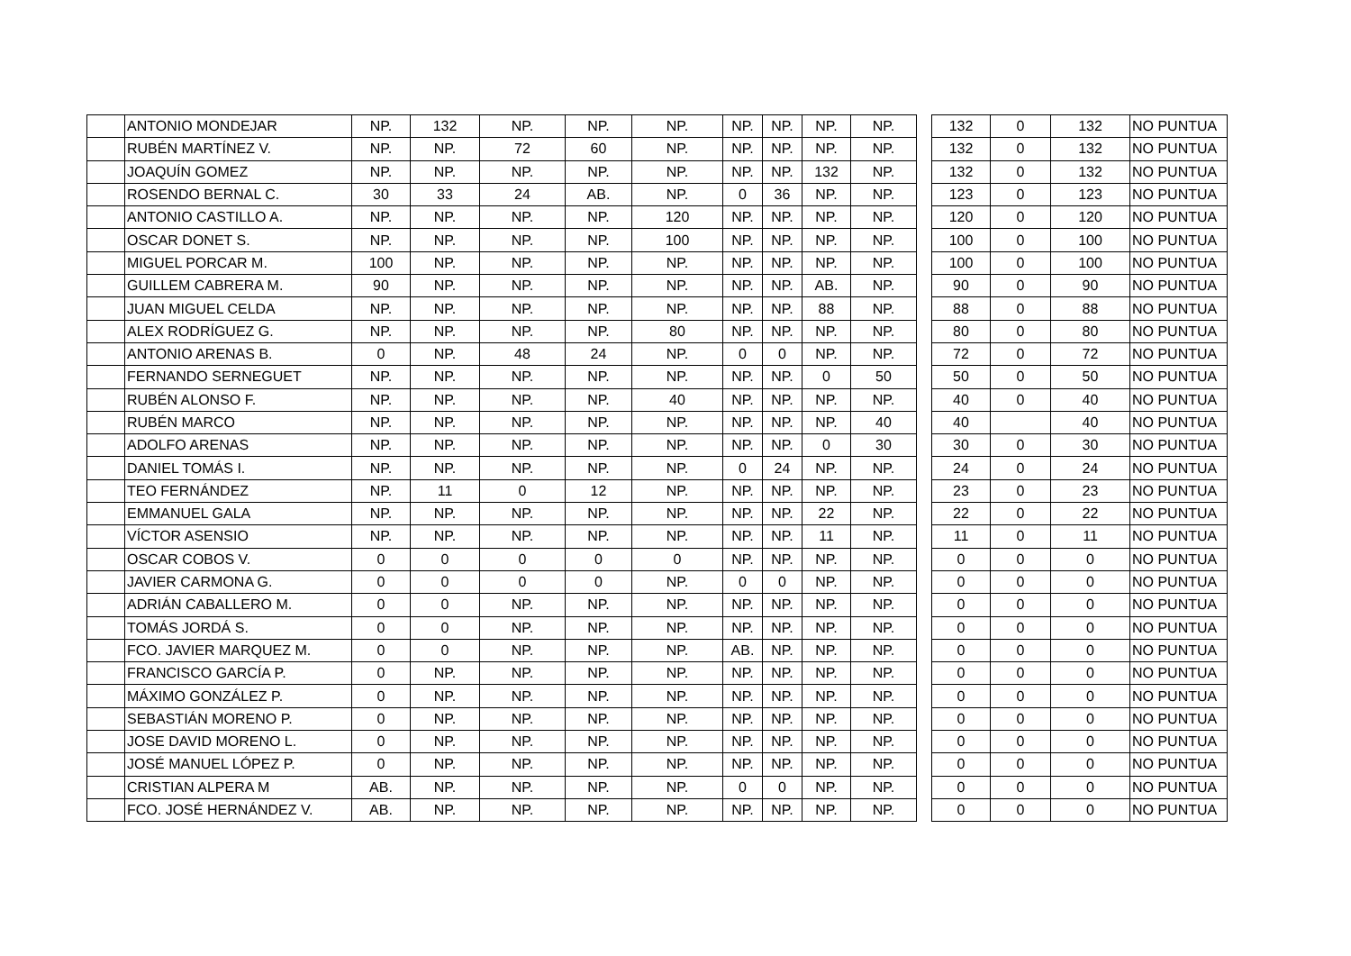| | ANTONIO MONDEJAR | NP. | 132 | NP. | NP. | NP. | NP. | NP. | NP. | NP. | | 132 | 0 | 132 | NO PUNTUA |
| | RUBÉN MARTÍNEZ V. | NP. | NP. | 72 | 60 | NP. | NP. | NP. | NP. | NP. | | 132 | 0 | 132 | NO PUNTUA |
| | JOAQUÍN GOMEZ | NP. | NP. | NP. | NP. | NP. | NP. | NP. | 132 | NP. | | 132 | 0 | 132 | NO PUNTUA |
| | ROSENDO BERNAL C. | 30 | 33 | 24 | AB. | NP. | 0 | 36 | NP. | NP. | | 123 | 0 | 123 | NO PUNTUA |
| | ANTONIO CASTILLO A. | NP. | NP. | NP. | NP. | 120 | NP. | NP. | NP. | NP. | | 120 | 0 | 120 | NO PUNTUA |
| | OSCAR DONET S. | NP. | NP. | NP. | NP. | 100 | NP. | NP. | NP. | NP. | | 100 | 0 | 100 | NO PUNTUA |
| | MIGUEL PORCAR M. | 100 | NP. | NP. | NP. | NP. | NP. | NP. | NP. | NP. | | 100 | 0 | 100 | NO PUNTUA |
| | GUILLEM CABRERA M. | 90 | NP. | NP. | NP. | NP. | NP. | NP. | AB. | NP. | | 90 | 0 | 90 | NO PUNTUA |
| | JUAN MIGUEL CELDA | NP. | NP. | NP. | NP. | NP. | NP. | NP. | 88 | NP. | | 88 | 0 | 88 | NO PUNTUA |
| | ALEX RODRÍGUEZ G. | NP. | NP. | NP. | NP. | 80 | NP. | NP. | NP. | NP. | | 80 | 0 | 80 | NO PUNTUA |
| | ANTONIO ARENAS B. | 0 | NP. | 48 | 24 | NP. | 0 | 0 | NP. | NP. | | 72 | 0 | 72 | NO PUNTUA |
| | FERNANDO SERNEGUET | NP. | NP. | NP. | NP. | NP. | NP. | NP. | 0 | 50 | | 50 | 0 | 50 | NO PUNTUA |
| | RUBÉN ALONSO F. | NP. | NP. | NP. | NP. | 40 | NP. | NP. | NP. | NP. | | 40 | 0 | 40 | NO PUNTUA |
| | RUBÉN MARCO | NP. | NP. | NP. | NP. | NP. | NP. | NP. | NP. | 40 | | 40 | | 40 | NO PUNTUA |
| | ADOLFO ARENAS | NP. | NP. | NP. | NP. | NP. | NP. | NP. | 0 | 30 | | 30 | 0 | 30 | NO PUNTUA |
| | DANIEL TOMÁS I. | NP. | NP. | NP. | NP. | NP. | 0 | 24 | NP. | NP. | | 24 | 0 | 24 | NO PUNTUA |
| | TEO FERNÁNDEZ | NP. | 11 | 0 | 12 | NP. | NP. | NP. | NP. | NP. | | 23 | 0 | 23 | NO PUNTUA |
| | EMMANUEL GALA | NP. | NP. | NP. | NP. | NP. | NP. | NP. | 22 | NP. | | 22 | 0 | 22 | NO PUNTUA |
| | VÍCTOR ASENSIO | NP. | NP. | NP. | NP. | NP. | NP. | NP. | 11 | NP. | | 11 | 0 | 11 | NO PUNTUA |
| | OSCAR COBOS V. | 0 | 0 | 0 | 0 | 0 | NP. | NP. | NP. | NP. | | 0 | 0 | 0 | NO PUNTUA |
| | JAVIER CARMONA G. | 0 | 0 | 0 | 0 | NP. | 0 | 0 | NP. | NP. | | 0 | 0 | 0 | NO PUNTUA |
| | ADRIÁN CABALLERO M. | 0 | 0 | NP. | NP. | NP. | NP. | NP. | NP. | NP. | | 0 | 0 | 0 | NO PUNTUA |
| | TOMÁS JORDÁ S. | 0 | 0 | NP. | NP. | NP. | NP. | NP. | NP. | NP. | | 0 | 0 | 0 | NO PUNTUA |
| | FCO. JAVIER MARQUEZ M. | 0 | 0 | NP. | NP. | NP. | AB. | NP. | NP. | NP. | | 0 | 0 | 0 | NO PUNTUA |
| | FRANCISCO GARCÍA P. | 0 | NP. | NP. | NP. | NP. | NP. | NP. | NP. | NP. | | 0 | 0 | 0 | NO PUNTUA |
| | MÁXIMO GONZÁLEZ P. | 0 | NP. | NP. | NP. | NP. | NP. | NP. | NP. | NP. | | 0 | 0 | 0 | NO PUNTUA |
| | SEBASTIÁN MORENO P. | 0 | NP. | NP. | NP. | NP. | NP. | NP. | NP. | NP. | | 0 | 0 | 0 | NO PUNTUA |
| | JOSE DAVID MORENO L. | 0 | NP. | NP. | NP. | NP. | NP. | NP. | NP. | NP. | | 0 | 0 | 0 | NO PUNTUA |
| | JOSÉ MANUEL LÓPEZ P. | 0 | NP. | NP. | NP. | NP. | NP. | NP. | NP. | NP. | | 0 | 0 | 0 | NO PUNTUA |
| | CRISTIAN ALPERA M | AB. | NP. | NP. | NP. | NP. | 0 | 0 | NP. | NP. | | 0 | 0 | 0 | NO PUNTUA |
| | FCO. JOSÉ HERNÁNDEZ V. | AB. | NP. | NP. | NP. | NP. | NP. | NP. | NP. | NP. | | 0 | 0 | 0 | NO PUNTUA |